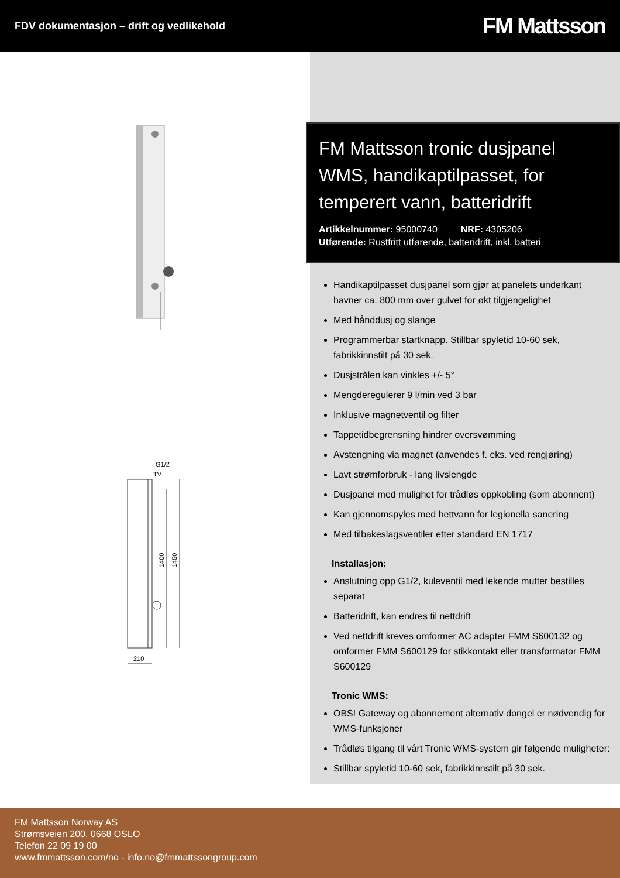FDV dokumentasjon – drift og vedlikehold
FM Mattsson
G1/2
TV
1400
1450
210
FM Mattsson tronic dusjpanel WMS, handikaptilpasset, for temperert vann, batteridrift
Artikkelnummer: 95000740 NRF: 4305206
Utførende: Rustfritt utførende, batteridrift, inkl. batteri
Handikaptilpasset dusjpanel som gjør at panelets underkant havner ca. 800 mm over gulvet for økt tilgjengelighet
Med hånddusj og slange
Programmerbar startknapp. Stillbar spyletid 10-60 sek, fabrikkinnstilt på 30 sek.
Dusjstrålen kan vinkles +/- 5°
Mengderegulerer 9 l/min ved 3 bar
Inklusive magnetventil og filter
Tappetidbegrensning hindrer oversvømming
Avstengning via magnet (anvendes f. eks. ved rengjøring)
Lavt strømforbruk - lang livslengde
Dusjpanel med mulighet for trådløs oppkobling (som abonnent)
Kan gjennomspyles med hettvann for legionella sanering
Med tilbakeslagsventiler etter standard EN 1717
Installasjon:
Anslutning opp G1/2, kuleventil med lekende mutter bestilles separat
Batteridrift, kan endres til nettdrift
Ved nettdrift kreves omformer AC adapter FMM S600132 og omformer FMM S600129 for stikkontakt eller transformator FMM S600129
Tronic WMS:
OBS! Gateway og abonnement alternativ dongel er nødvendig for WMS-funksjoner
Trådløs tilgang til vårt Tronic WMS-system gir følgende muligheter:
Stillbar spyletid 10-60 sek, fabrikkinnstilt på 30 sek.
FM Mattsson Norway AS
Strømsveien 200, 0668 OSLO
Telefon 22 09 19 00
www.fmmattsson.com/no - info.no@fmmattssongroup.com